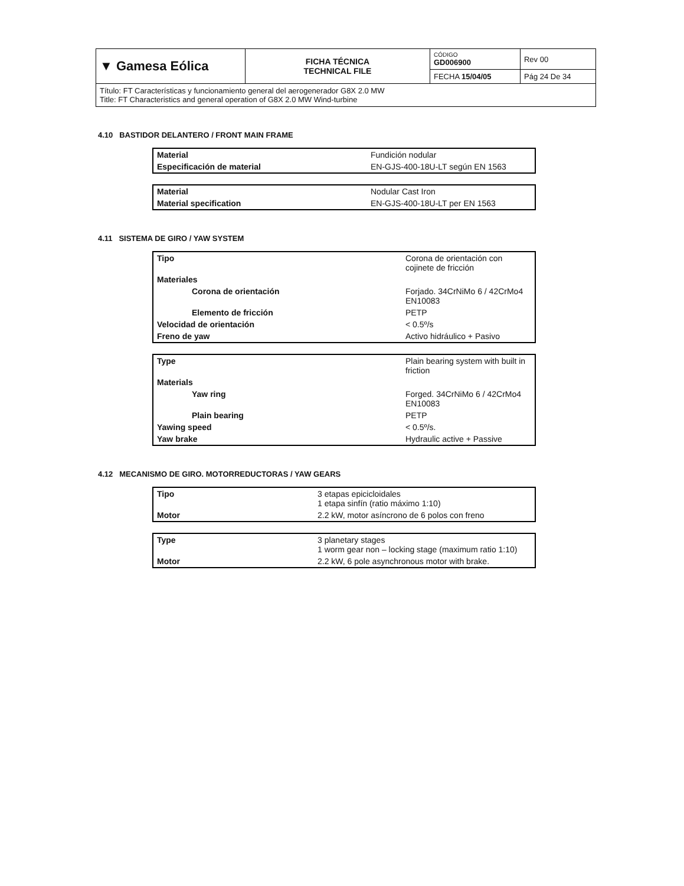| ▼ Gamesa Eólica | FICHA TÉCNICA TECHNICAL FILE | CÓDIGO GD006900 | Rev 00 |
| | | FECHA 15/04/05 | Pág 24 De 34 |
| Título: FT Características y funcionamiento general del aerogenerador G8X 2.0 MW Title: FT Characteristics and general operation of G8X 2.0 MW Wind-turbine | | | |
4.10 BASTIDOR DELANTERO / FRONT MAIN FRAME
| Material | Fundición nodular |
| Especificación de material | EN-GJS-400-18U-LT según EN 1563 |
| Material | Nodular Cast Iron |
| Material specification | EN-GJS-400-18U-LT per EN 1563 |
4.11 SISTEMA DE GIRO / YAW SYSTEM
| Tipo | Corona de orientación con cojinete de fricción |
| Materiales | |
| Corona de orientación | Forjado. 34CrNiMo 6 / 42CrMo4 EN10083 |
| Elemento de fricción | PETP |
| Velocidad de orientación | < 0.5º/s |
| Freno de yaw | Activo hidráulico + Pasivo |
| Type | Plain bearing system with built in friction |
| Materials | |
| Yaw ring | Forged. 34CrNiMo 6 / 42CrMo4 EN10083 |
| Plain bearing | PETP |
| Yawing speed | < 0.5º/s. |
| Yaw brake | Hydraulic active + Passive |
4.12 MECANISMO DE GIRO. MOTORREDUCTORAS / YAW GEARS
| Tipo | 3 etapas epicicloidales 1 etapa sinfín (ratio máximo 1:10) |
| Motor | 2.2 kW, motor asíncrono de 6 polos con freno |
| Type | 3 planetary stages 1 worm gear non – locking stage (maximum ratio 1:10) |
| Motor | 2.2 kW, 6 pole asynchronous motor with brake. |